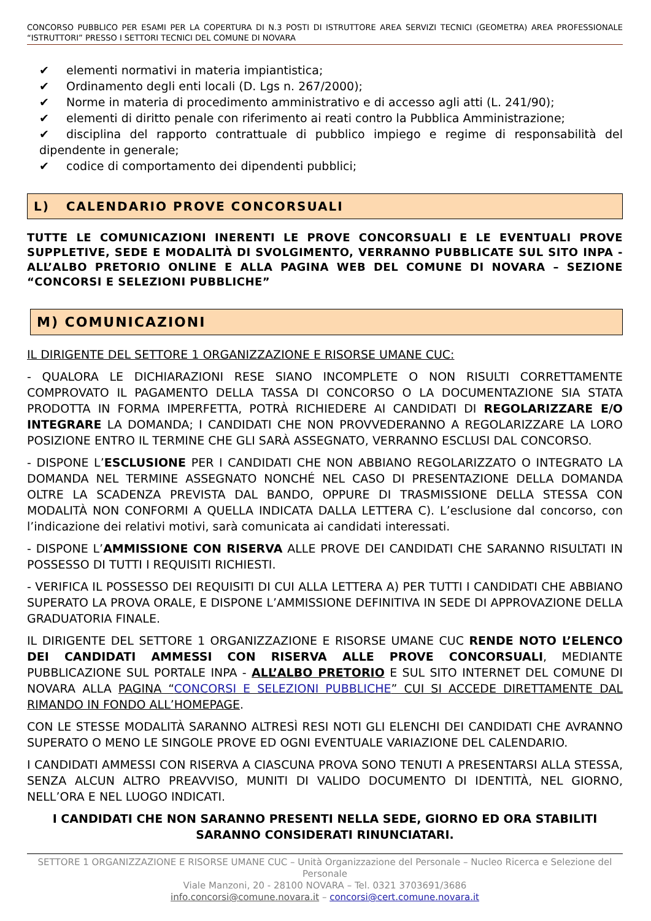CONCORSO PUBBLICO PER ESAMI PER LA COPERTURA DI N.3 POSTI DI ISTRUTTORE AREA SERVIZI TECNICI (GEOMETRA) AREA PROFESSIONALE “ISTRUTTORI” PRESSO I SETTORI TECNICI DEL COMUNE DI NOVARA
✔ elementi normativi in materia impiantistica;
✔ Ordinamento degli enti locali (D. Lgs n. 267/2000);
✔ Norme in materia di procedimento amministrativo e di accesso agli atti (L. 241/90);
✔ elementi di diritto penale con riferimento ai reati contro la Pubblica Amministrazione;
✔ disciplina del rapporto contrattuale di pubblico impiego e regime di responsabilità del dipendente in generale;
✔ codice di comportamento dei dipendenti pubblici;
L) CALENDARIO PROVE CONCORSUALI
TUTTE LE COMUNICAZIONI INERENTI LE PROVE CONCORSUALI E LE EVENTUALI PROVE SUPPLETIVE, SEDE E MODALITÀ DI SVOLGIMENTO, VERRANNO PUBBLICATE SUL SITO INPA - ALL’ALBO PRETORIO ONLINE E ALLA PAGINA WEB DEL COMUNE DI NOVARA – SEZIONE “CONCORSI E SELEZIONI PUBBLICHE”
M) COMUNICAZIONI
IL DIRIGENTE DEL SETTORE 1 ORGANIZZAZIONE E RISORSE UMANE CUC:
- QUALORA LE DICHIARAZIONI RESE SIANO INCOMPLETE O NON RISULTI CORRETTAMENTE COMPROVATO IL PAGAMENTO DELLA TASSA DI CONCORSO O LA DOCUMENTAZIONE SIA STATA PRODOTTA IN FORMA IMPERFETTA, POTRÀ RICHIEDERE AI CANDIDATI DI REGOLARIZZARE E/O INTEGRARE LA DOMANDA; I CANDIDATI CHE NON PROVVEDERANNO A REGOLARIZZARE LA LORO POSIZIONE ENTRO IL TERMINE CHE GLI SARÀ ASSEGNATO, VERRANNO ESCLUSI DAL CONCORSO.
- DISPONE L’ESCLUSIONE PER I CANDIDATI CHE NON ABBIANO REGOLARIZZATO O INTEGRATO LA DOMANDA NEL TERMINE ASSEGNATO NONCHÉ NEL CASO DI PRESENTAZIONE DELLA DOMANDA OLTRE LA SCADENZA PREVISTA DAL BANDO, OPPURE DI TRASMISSIONE DELLA STESSA CON MODALITÀ NON CONFORMI A QUELLA INDICATA DALLA LETTERA C). L’esclusione dal concorso, con l’indicazione dei relativi motivi, sarà comunicata ai candidati interessati.
- DISPONE L’AMMISSIONE CON RISERVA ALLE PROVE DEI CANDIDATI CHE SARANNO RISULTATI IN POSSESSO DI TUTTI I REQUISITI RICHIESTI.
- VERIFICA IL POSSESSO DEI REQUISITI DI CUI ALLA LETTERA A) PER TUTTI I CANDIDATI CHE ABBIANO SUPERATO LA PROVA ORALE, E DISPONE L’AMMISSIONE DEFINITIVA IN SEDE DI APPROVAZIONE DELLA GRADUATORIA FINALE.
IL DIRIGENTE DEL SETTORE 1 ORGANIZZAZIONE E RISORSE UMANE CUC RENDE NOTO L’ELENCO DEI CANDIDATI AMMESSI CON RISERVA ALLE PROVE CONCORSUALI, MEDIANTE PUBBLICAZIONE SUL PORTALE INPA - ALL’ALBO PRETORIO E SUL SITO INTERNET DEL COMUNE DI NOVARA ALLA PAGINA “CONCORSI E SELEZIONI PUBBLICHE” CUI SI ACCEDE DIRETTAMENTE DAL RIMANDO IN FONDO ALL’HOMEPAGE.
CON LE STESSE MODALITÀ SARANNO ALTRESÌ RESI NOTI GLI ELENCHI DEI CANDIDATI CHE AVRANNO SUPERATO O MENO LE SINGOLE PROVE ED OGNI EVENTUALE VARIAZIONE DEL CALENDARIO.
I CANDIDATI AMMESSI CON RISERVA A CIASCUNA PROVA SONO TENUTI A PRESENTARSI ALLA STESSA, SENZA ALCUN ALTRO PREAVVISO, MUNITI DI VALIDO DOCUMENTO DI IDENTITÀ, NEL GIORNO, NELL’ORA E NEL LUOGO INDICATI.
I CANDIDATI CHE NON SARANNO PRESENTI NELLA SEDE, GIORNO ED ORA STABILITI
SARANNO CONSIDERATI RINUNCIATARI.
SETTORE 1 ORGANIZZAZIONE E RISORSE UMANE CUC – Unità Organizzazione del Personale – Nucleo Ricerca e Selezione del Personale
Viale Manzoni, 20 - 28100 NOVARA – Tel. 0321 3703691/3686
info.concorsi@comune.novara.it – concorsi@cert.comune.novara.it